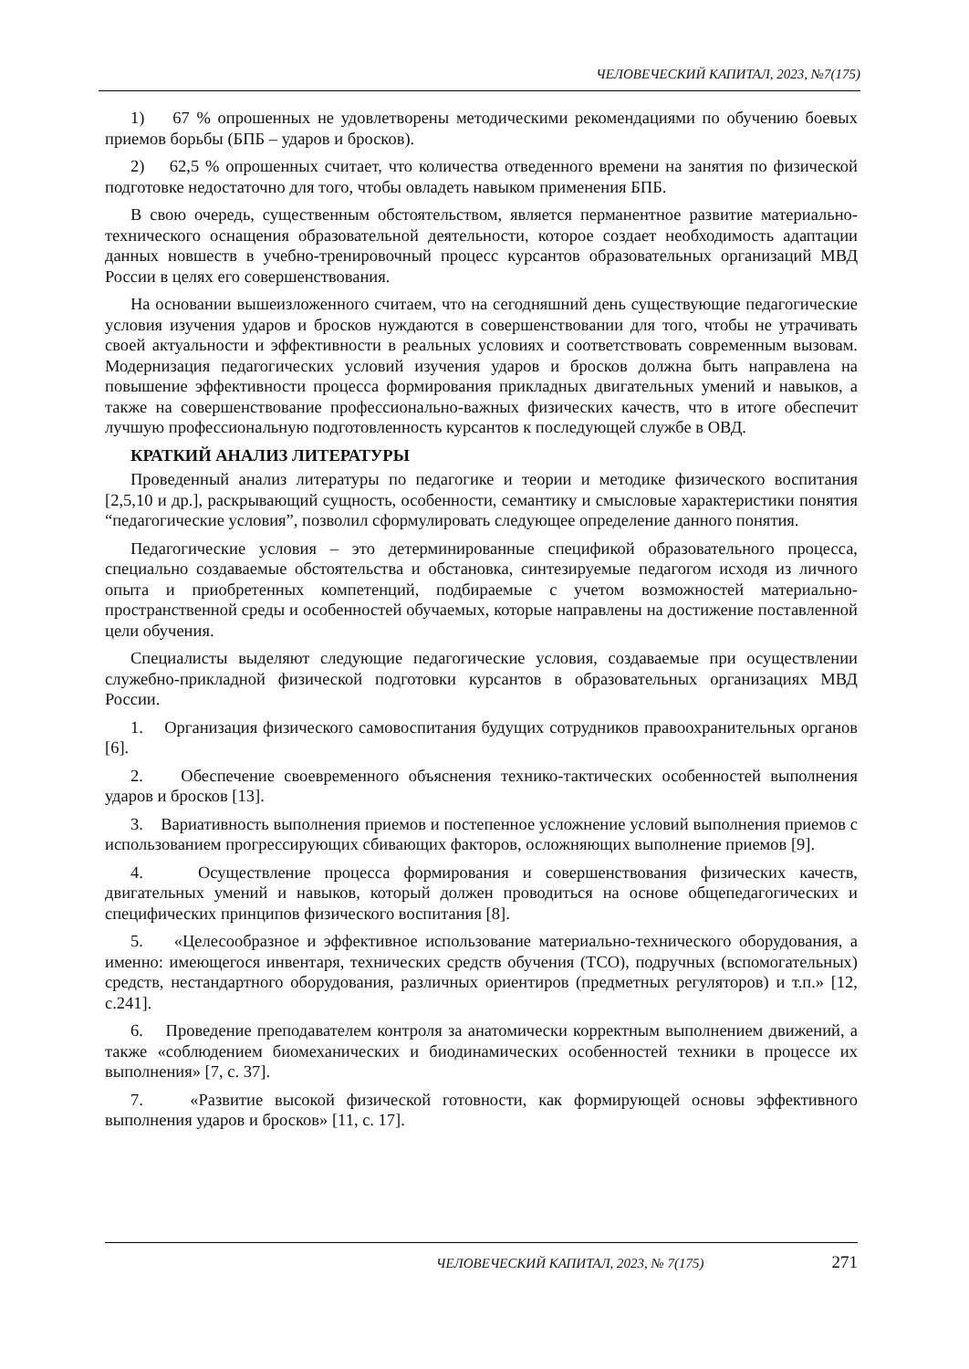ЧЕЛОВЕЧЕСКИЙ КАПИТАЛ, 2023, №7(175)
1) 67 % опрошенных не удовлетворены методическими рекомендациями по обучению боевых приемов борьбы (БПБ – ударов и бросков).
2) 62,5 % опрошенных считает, что количества отведенного времени на занятия по физической подготовке недостаточно для того, чтобы овладеть навыком применения БПБ.
В свою очередь, существенным обстоятельством, является перманентное развитие материально-технического оснащения образовательной деятельности, которое создает необходимость адаптации данных новшеств в учебно-тренировочный процесс курсантов образовательных организаций МВД России в целях его совершенствования.
На основании вышеизложенного считаем, что на сегодняшний день существующие педагогические условия изучения ударов и бросков нуждаются в совершенствовании для того, чтобы не утрачивать своей актуальности и эффективности в реальных условиях и соответствовать современным вызовам. Модернизация педагогических условий изучения ударов и бросков должна быть направлена на повышение эффективности процесса формирования прикладных двигательных умений и навыков, а также на совершенствование профессионально-важных физических качеств, что в итоге обеспечит лучшую профессиональную подготовленность курсантов к последующей службе в ОВД.
КРАТКИЙ АНАЛИЗ ЛИТЕРАТУРЫ
Проведенный анализ литературы по педагогике и теории и методике физического воспитания [2,5,10 и др.], раскрывающий сущность, особенности, семантику и смысловые характеристики понятия “педагогические условия”, позволил сформулировать следующее определение данного понятия.
Педагогические условия – это детерминированные спецификой образовательного процесса, специально создаваемые обстоятельства и обстановка, синтезируемые педагогом исходя из личного опыта и приобретенных компетенций, подбираемые с учетом возможностей материально-пространственной среды и особенностей обучаемых, которые направлены на достижение поставленной цели обучения.
Специалисты выделяют следующие педагогические условия, создаваемые при осуществлении служебно-прикладной физической подготовки курсантов в образовательных организациях МВД России.
1. Организация физического самовоспитания будущих сотрудников правоохранительных органов [6].
2. Обеспечение своевременного объяснения технико-тактических особенностей выполнения ударов и бросков [13].
3. Вариативность выполнения приемов и постепенное усложнение условий выполнения приемов с использованием прогрессирующих сбивающих факторов, осложняющих выполнение приемов [9].
4. Осуществление процесса формирования и совершенствования физических качеств, двигательных умений и навыков, который должен проводиться на основе общепедагогических и специфических принципов физического воспитания [8].
5. «Целесообразное и эффективное использование материально-технического оборудования, а именно: имеющегося инвентаря, технических средств обучения (ТСО), подручных (вспомогательных) средств, нестандартного оборудования, различных ориентиров (предметных регуляторов) и т.п.» [12, с.241].
6. Проведение преподавателем контроля за анатомически корректным выполнением движений, а также «соблюдением биомеханических и биодинамических особенностей техники в процессе их выполнения» [7, с. 37].
7. «Развитие высокой физической готовности, как формирующей основы эффективного выполнения ударов и бросков» [11, с. 17].
ЧЕЛОВЕЧЕСКИЙ КАПИТАЛ, 2023, № 7(175) 271